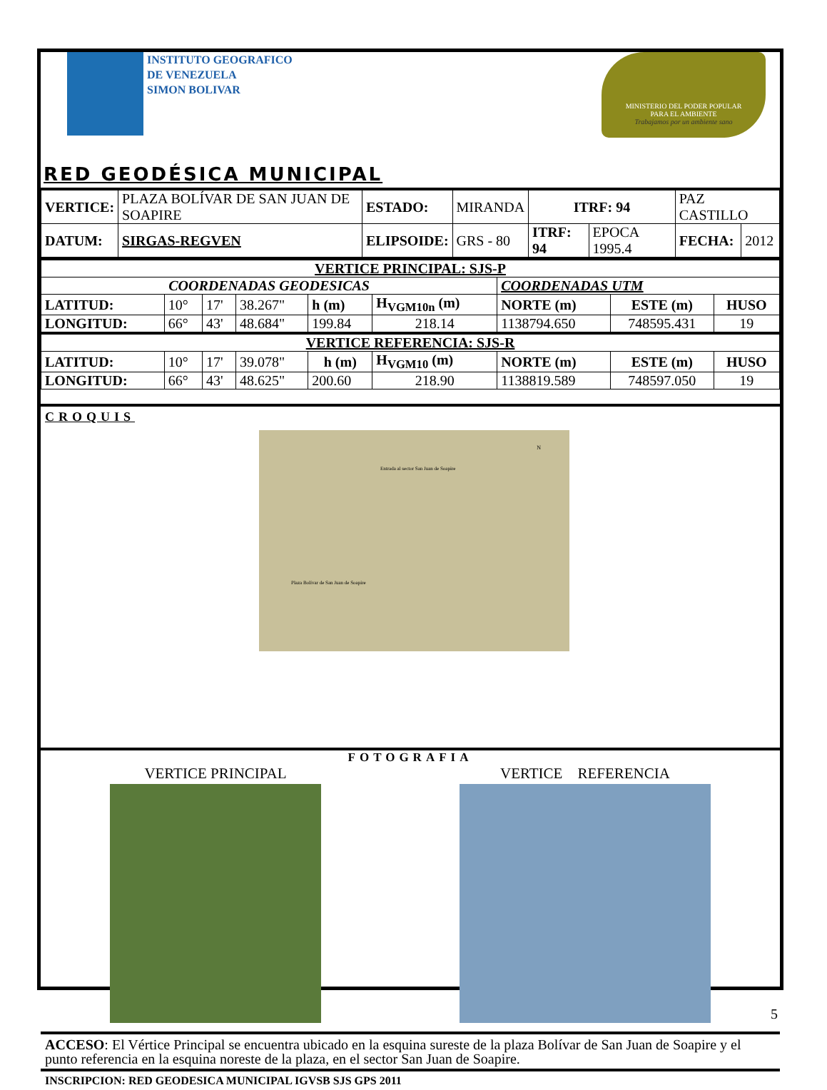INSTITUTO GEOGRAFICO
DE VENEZUELA
SIMON BOLIVAR
MINISTERIO DEL PODER POPULAR
PARA EL AMBIENTE
Trabajamos por un ambiente sano
RED GEODÉSICA MUNICIPAL
| VERTICE: | PLAZA BOLÍVAR DE SAN JUAN DE SOAPIRE | ESTADO: | MIRANDA | ITRF: 94 | | PAZ CASTILLO | |
| DATUM: | SIRGAS-REGVEN | ELIPSOIDE: | GRS - 80 | ITRF: 94 | EPOCA 1995.4 | FECHA: | 2012 |
| VERTICE PRINCIPAL: SJS-P | | | | | | | | |
| COORDENADAS GEODESICAS | | | | | | COORDENADAS UTM | | |
| LATITUD: | 10° | 17' | 38.267" | h (m) | H<sub>VGM10n</sub> (m) | NORTE (m) | ESTE (m) | HUSO |
| LONGITUD: | 66° | 43' | 48.684" | 199.84 | 218.14 | 1138794.650 | 748595.431 | 19 |
| VERTICE REFERENCIA: SJS-R | | | | | | | | |
| LATITUD: | 10° | 17' | 39.078" | h (m) | H<sub>VGM10</sub> (m) | NORTE (m) | ESTE (m) | HUSO |
| LONGITUD: | 66° | 43' | 48.625" | 200.60 | 218.90 | 1138819.589 | 748597.050 | 19 |
CROQUIS
Entrada al sector San Juan de Soapire
Plaza Bolívar de San Juan de Soapire
N
FOTOGRAFIA
VERTICE PRINCIPAL VERTICE REFERENCIA
ACCESO: El Vértice Principal se encuentra ubicado en la esquina sureste de la plaza Bolívar de San Juan de Soapire y el punto referencia en la esquina noreste de la plaza, en el sector San Juan de Soapire.
INSCRIPCION: RED GEODESICA MUNICIPAL IGVSB SJS GPS 2011
5